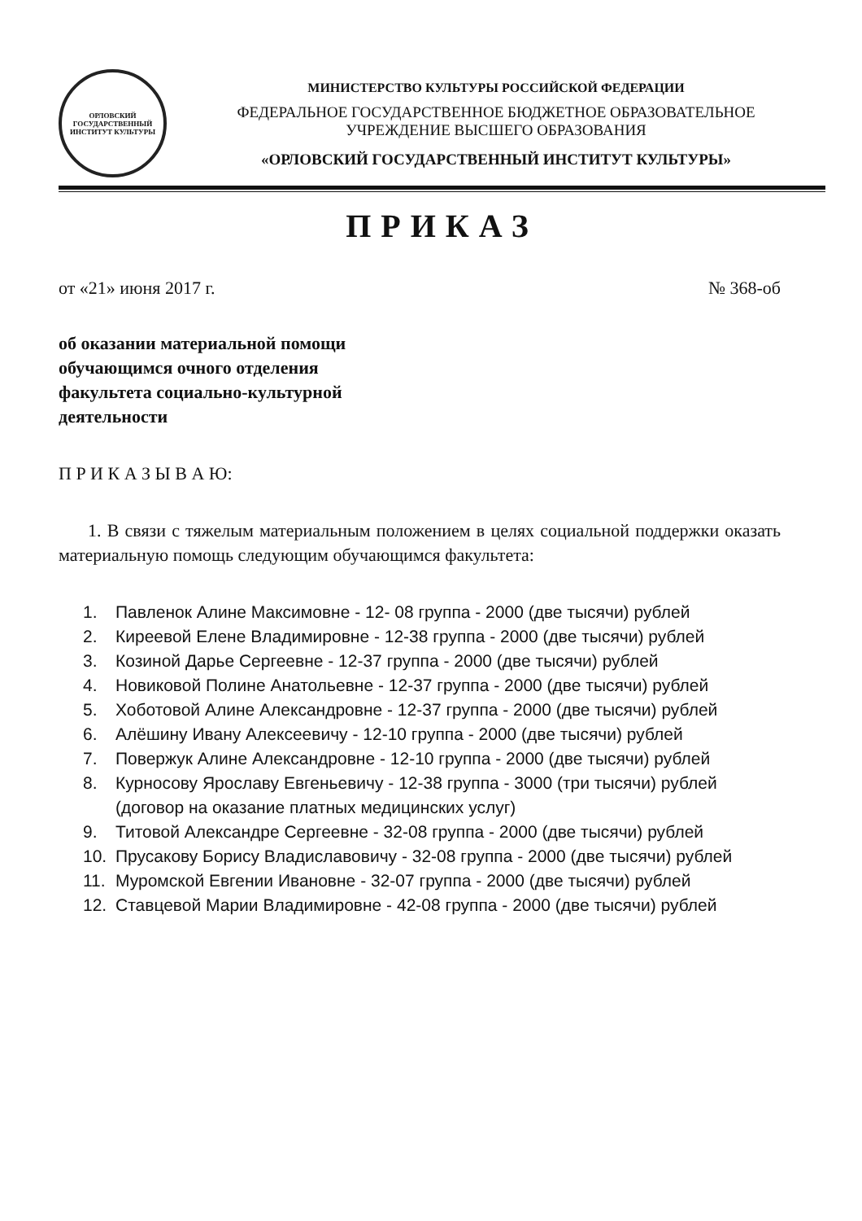ОРЛОВСКИЙ ГОСУДАРСТВЕННЫЙ ИНСТИТУТ КУЛЬТУРЫ
МИНИСТЕРСТВО КУЛЬТУРЫ РОССИЙСКОЙ ФЕДЕРАЦИИ
ФЕДЕРАЛЬНОЕ ГОСУДАРСТВЕННОЕ БЮДЖЕТНОЕ ОБРАЗОВАТЕЛЬНОЕ
УЧРЕЖДЕНИЕ ВЫСШЕГО ОБРАЗОВАНИЯ
«ОРЛОВСКИЙ ГОСУДАРСТВЕННЫЙ ИНСТИТУТ КУЛЬТУРЫ»
ПРИКАЗ
от «21» июня 2017 г. № 368-об
об оказании материальной помощи
обучающимся очного отделения
факультета социально-культурной
деятельности
П Р И К А З Ы В А Ю:
1. В связи с тяжелым материальным положением в целях социальной поддержки оказать материальную помощь следующим обучающимся факультета:
1. Павленок Алине Максимовне - 12- 08 группа - 2000 (две тысячи) рублей
2. Киреевой Елене Владимировне - 12-38 группа - 2000 (две тысячи) рублей
3. Козиной Дарье Сергеевне - 12-37 группа - 2000 (две тысячи) рублей
4. Новиковой Полине Анатольевне - 12-37 группа - 2000 (две тысячи) рублей
5. Хоботовой Алине Александровне - 12-37 группа - 2000 (две тысячи) рублей
6. Алёшину Ивану Алексеевичу - 12-10 группа - 2000 (две тысячи) рублей
7. Повержук Алине Александровне - 12-10 группа - 2000 (две тысячи) рублей
8. Курносову Ярославу Евгеньевичу - 12-38 группа - 3000 (три тысячи) рублей (договор на оказание платных медицинских услуг)
9. Титовой Александре Сергеевне - 32-08 группа - 2000 (две тысячи) рублей
10. Прусакову Борису Владиславовичу - 32-08 группа - 2000 (две тысячи) рублей
11. Муромской Евгении Ивановне - 32-07 группа - 2000 (две тысячи) рублей
12. Ставцевой Марии Владимировне - 42-08 группа - 2000 (две тысячи) рублей